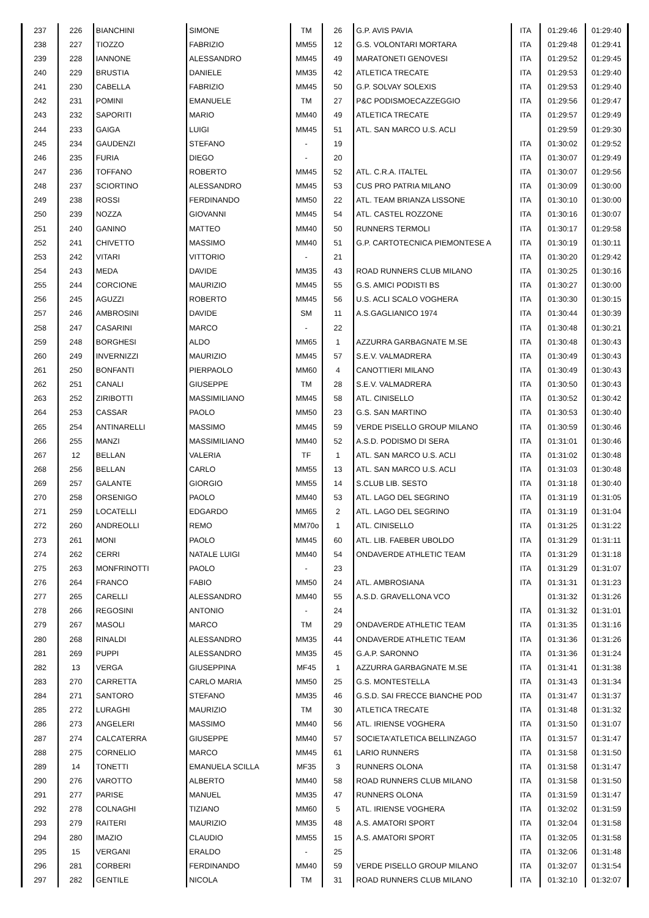| 237 | 226 | BIANCHINI | SIMONE | TM | 26 | G.P. AVIS PAVIA | ITA | 01:29:46 | 01:29:40 |
| 238 | 227 | TIOZZO | FABRIZIO | MM55 | 12 | G.S. VOLONTARI MORTARA | ITA | 01:29:48 | 01:29:41 |
| 239 | 228 | IANNONE | ALESSANDRO | MM45 | 49 | MARATONETI GENOVESI | ITA | 01:29:52 | 01:29:45 |
| 240 | 229 | BRUSTIA | DANIELE | MM35 | 42 | ATLETICA TRECATE | ITA | 01:29:53 | 01:29:40 |
| 241 | 230 | CABELLA | FABRIZIO | MM45 | 50 | G.P. SOLVAY SOLEXIS | ITA | 01:29:53 | 01:29:40 |
| 242 | 231 | POMINI | EMANUELE | TM | 27 | P&C PODISMOECAZZEGGIO | ITA | 01:29:56 | 01:29:47 |
| 243 | 232 | SAPORITI | MARIO | MM40 | 49 | ATLETICA TRECATE | ITA | 01:29:57 | 01:29:49 |
| 244 | 233 | GAIGA | LUIGI | MM45 | 51 | ATL. SAN MARCO U.S. ACLI | | 01:29:59 | 01:29:30 |
| 245 | 234 | GAUDENZI | STEFANO | - | 19 | | ITA | 01:30:02 | 01:29:52 |
| 246 | 235 | FURIA | DIEGO | - | 20 | | ITA | 01:30:07 | 01:29:49 |
| 247 | 236 | TOFFANO | ROBERTO | MM45 | 52 | ATL. C.R.A. ITALTEL | ITA | 01:30:07 | 01:29:56 |
| 248 | 237 | SCIORTINO | ALESSANDRO | MM45 | 53 | CUS PRO PATRIA MILANO | ITA | 01:30:09 | 01:30:00 |
| 249 | 238 | ROSSI | FERDINANDO | MM50 | 22 | ATL. TEAM BRIANZA LISSONE | ITA | 01:30:10 | 01:30:00 |
| 250 | 239 | NOZZA | GIOVANNI | MM45 | 54 | ATL. CASTEL ROZZONE | ITA | 01:30:16 | 01:30:07 |
| 251 | 240 | GANINO | MATTEO | MM40 | 50 | RUNNERS TERMOLI | ITA | 01:30:17 | 01:29:58 |
| 252 | 241 | CHIVETTO | MASSIMO | MM40 | 51 | G.P. CARTOTECNICA PIEMONTESE A | ITA | 01:30:19 | 01:30:11 |
| 253 | 242 | VITARI | VITTORIO | - | 21 | | ITA | 01:30:20 | 01:29:42 |
| 254 | 243 | MEDA | DAVIDE | MM35 | 43 | ROAD RUNNERS CLUB MILANO | ITA | 01:30:25 | 01:30:16 |
| 255 | 244 | CORCIONE | MAURIZIO | MM45 | 55 | G.S. AMICI PODISTI BS | ITA | 01:30:27 | 01:30:00 |
| 256 | 245 | AGUZZI | ROBERTO | MM45 | 56 | U.S. ACLI SCALO VOGHERA | ITA | 01:30:30 | 01:30:15 |
| 257 | 246 | AMBROSINI | DAVIDE | SM | 11 | A.S.GAGLIANICO 1974 | ITA | 01:30:44 | 01:30:39 |
| 258 | 247 | CASARINI | MARCO | - | 22 | | ITA | 01:30:48 | 01:30:21 |
| 259 | 248 | BORGHESI | ALDO | MM65 | 1 | AZZURRA GARBAGNATE M.SE | ITA | 01:30:48 | 01:30:43 |
| 260 | 249 | INVERNIZZI | MAURIZIO | MM45 | 57 | S.E.V. VALMADRERA | ITA | 01:30:49 | 01:30:43 |
| 261 | 250 | BONFANTI | PIERPAOLO | MM60 | 4 | CANOTTIERI MILANO | ITA | 01:30:49 | 01:30:43 |
| 262 | 251 | CANALI | GIUSEPPE | TM | 28 | S.E.V. VALMADRERA | ITA | 01:30:50 | 01:30:43 |
| 263 | 252 | ZIRIBOTTI | MASSIMILIANO | MM45 | 58 | ATL. CINISELLO | ITA | 01:30:52 | 01:30:42 |
| 264 | 253 | CASSAR | PAOLO | MM50 | 23 | G.S. SAN MARTINO | ITA | 01:30:53 | 01:30:40 |
| 265 | 254 | ANTINARELLI | MASSIMO | MM45 | 59 | VERDE PISELLO GROUP MILANO | ITA | 01:30:59 | 01:30:46 |
| 266 | 255 | MANZI | MASSIMILIANO | MM40 | 52 | A.S.D. PODISMO DI SERA | ITA | 01:31:01 | 01:30:46 |
| 267 | 12 | BELLAN | VALERIA | TF | 1 | ATL. SAN MARCO U.S. ACLI | ITA | 01:31:02 | 01:30:48 |
| 268 | 256 | BELLAN | CARLO | MM55 | 13 | ATL. SAN MARCO U.S. ACLI | ITA | 01:31:03 | 01:30:48 |
| 269 | 257 | GALANTE | GIORGIO | MM55 | 14 | S.CLUB LIB. SESTO | ITA | 01:31:18 | 01:30:40 |
| 270 | 258 | ORSENIGO | PAOLO | MM40 | 53 | ATL. LAGO DEL SEGRINO | ITA | 01:31:19 | 01:31:05 |
| 271 | 259 | LOCATELLI | EDGARDO | MM65 | 2 | ATL. LAGO DEL SEGRINO | ITA | 01:31:19 | 01:31:04 |
| 272 | 260 | ANDREOLLI | REMO | MM70o | 1 | ATL. CINISELLO | ITA | 01:31:25 | 01:31:22 |
| 273 | 261 | MONI | PAOLO | MM45 | 60 | ATL. LIB. FAEBER UBOLDO | ITA | 01:31:29 | 01:31:11 |
| 274 | 262 | CERRI | NATALE LUIGI | MM40 | 54 | ONDAVERDE ATHLETIC TEAM | ITA | 01:31:29 | 01:31:18 |
| 275 | 263 | MONFRINOTTI | PAOLO | - | 23 | | ITA | 01:31:29 | 01:31:07 |
| 276 | 264 | FRANCO | FABIO | MM50 | 24 | ATL. AMBROSIANA | ITA | 01:31:31 | 01:31:23 |
| 277 | 265 | CARELLI | ALESSANDRO | MM40 | 55 | A.S.D. GRAVELLONA VCO | | 01:31:32 | 01:31:26 |
| 278 | 266 | REGOSINI | ANTONIO | - | 24 | | ITA | 01:31:32 | 01:31:01 |
| 279 | 267 | MASOLI | MARCO | TM | 29 | ONDAVERDE ATHLETIC TEAM | ITA | 01:31:35 | 01:31:16 |
| 280 | 268 | RINALDI | ALESSANDRO | MM35 | 44 | ONDAVERDE ATHLETIC TEAM | ITA | 01:31:36 | 01:31:26 |
| 281 | 269 | PUPPI | ALESSANDRO | MM35 | 45 | G.A.P. SARONNO | ITA | 01:31:36 | 01:31:24 |
| 282 | 13 | VERGA | GIUSEPPINA | MF45 | 1 | AZZURRA GARBAGNATE M.SE | ITA | 01:31:41 | 01:31:38 |
| 283 | 270 | CARRETTA | CARLO MARIA | MM50 | 25 | G.S. MONTESTELLA | ITA | 01:31:43 | 01:31:34 |
| 284 | 271 | SANTORO | STEFANO | MM35 | 46 | G.S.D. SAI FRECCE BIANCHE POD | ITA | 01:31:47 | 01:31:37 |
| 285 | 272 | LURAGHI | MAURIZIO | TM | 30 | ATLETICA TRECATE | ITA | 01:31:48 | 01:31:32 |
| 286 | 273 | ANGELERI | MASSIMO | MM40 | 56 | ATL. IRIENSE VOGHERA | ITA | 01:31:50 | 01:31:07 |
| 287 | 274 | CALCATERRA | GIUSEPPE | MM40 | 57 | SOCIETA'ATLETICA BELLINZAGO | ITA | 01:31:57 | 01:31:47 |
| 288 | 275 | CORNELIO | MARCO | MM45 | 61 | LARIO RUNNERS | ITA | 01:31:58 | 01:31:50 |
| 289 | 14 | TONETTI | EMANUELA SCILLA | MF35 | 3 | RUNNERS OLONA | ITA | 01:31:58 | 01:31:47 |
| 290 | 276 | VAROTTO | ALBERTO | MM40 | 58 | ROAD RUNNERS CLUB MILANO | ITA | 01:31:58 | 01:31:50 |
| 291 | 277 | PARISE | MANUEL | MM35 | 47 | RUNNERS OLONA | ITA | 01:31:59 | 01:31:47 |
| 292 | 278 | COLNAGHI | TIZIANO | MM60 | 5 | ATL. IRIENSE VOGHERA | ITA | 01:32:02 | 01:31:59 |
| 293 | 279 | RAITERI | MAURIZIO | MM35 | 48 | A.S. AMATORI SPORT | ITA | 01:32:04 | 01:31:58 |
| 294 | 280 | IMAZIO | CLAUDIO | MM55 | 15 | A.S. AMATORI SPORT | ITA | 01:32:05 | 01:31:58 |
| 295 | 15 | VERGANI | ERALDO | - | 25 | | ITA | 01:32:06 | 01:31:48 |
| 296 | 281 | CORBERI | FERDINANDO | MM40 | 59 | VERDE PISELLO GROUP MILANO | ITA | 01:32:07 | 01:31:54 |
| 297 | 282 | GENTILE | NICOLA | TM | 31 | ROAD RUNNERS CLUB MILANO | ITA | 01:32:10 | 01:32:07 |